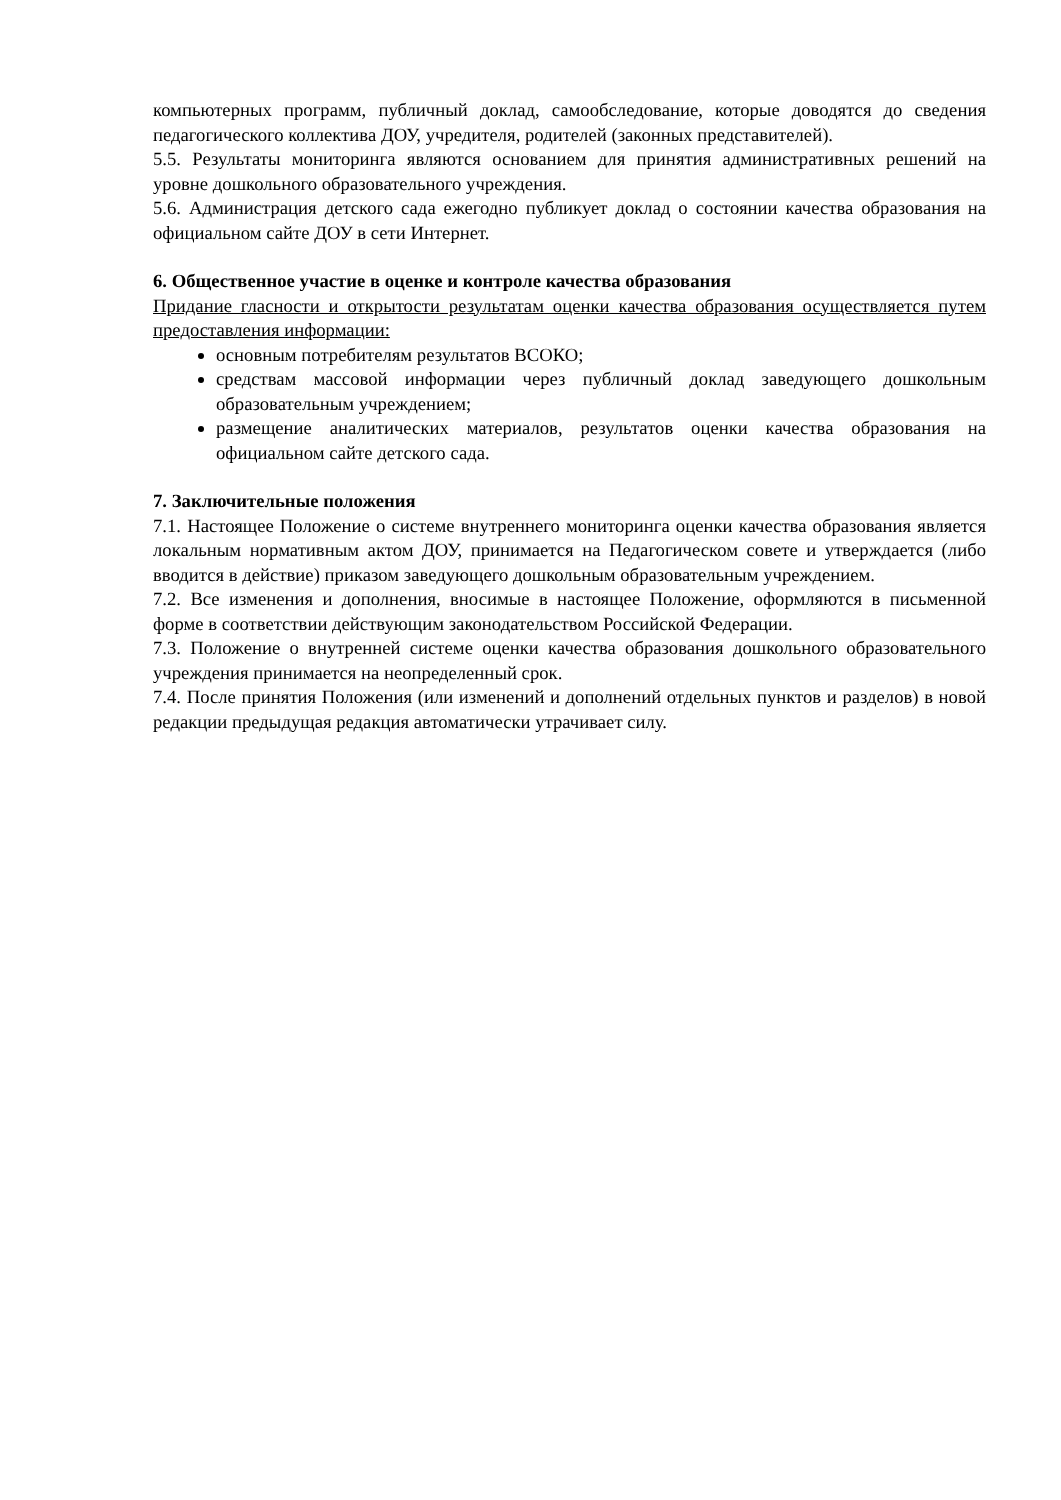компьютерных программ, публичный доклад, самообследование, которые доводятся до сведения педагогического коллектива ДОУ, учредителя, родителей (законных представителей).
5.5. Результаты мониторинга являются основанием для принятия административных решений на уровне дошкольного образовательного учреждения.
5.6. Администрация детского сада ежегодно публикует доклад о состоянии качества образования на официальном сайте ДОУ в сети Интернет.
6. Общественное участие в оценке и контроле качества образования
Придание гласности и открытости результатам оценки качества образования осуществляется путем предоставления информации:
основным потребителям результатов ВСОКО;
средствам массовой информации через публичный доклад заведующего дошкольным образовательным учреждением;
размещение аналитических материалов, результатов оценки качества образования на официальном сайте детского сада.
7. Заключительные положения
7.1. Настоящее Положение о системе внутреннего мониторинга оценки качества образования является локальным нормативным актом ДОУ, принимается на Педагогическом совете и утверждается (либо вводится в действие) приказом заведующего дошкольным образовательным учреждением.
7.2. Все изменения и дополнения, вносимые в настоящее Положение, оформляются в письменной форме в соответствии действующим законодательством Российской Федерации.
7.3. Положение о внутренней системе оценки качества образования дошкольного образовательного учреждения принимается на неопределенный срок.
7.4. После принятия Положения (или изменений и дополнений отдельных пунктов и разделов) в новой редакции предыдущая редакция автоматически утрачивает силу.